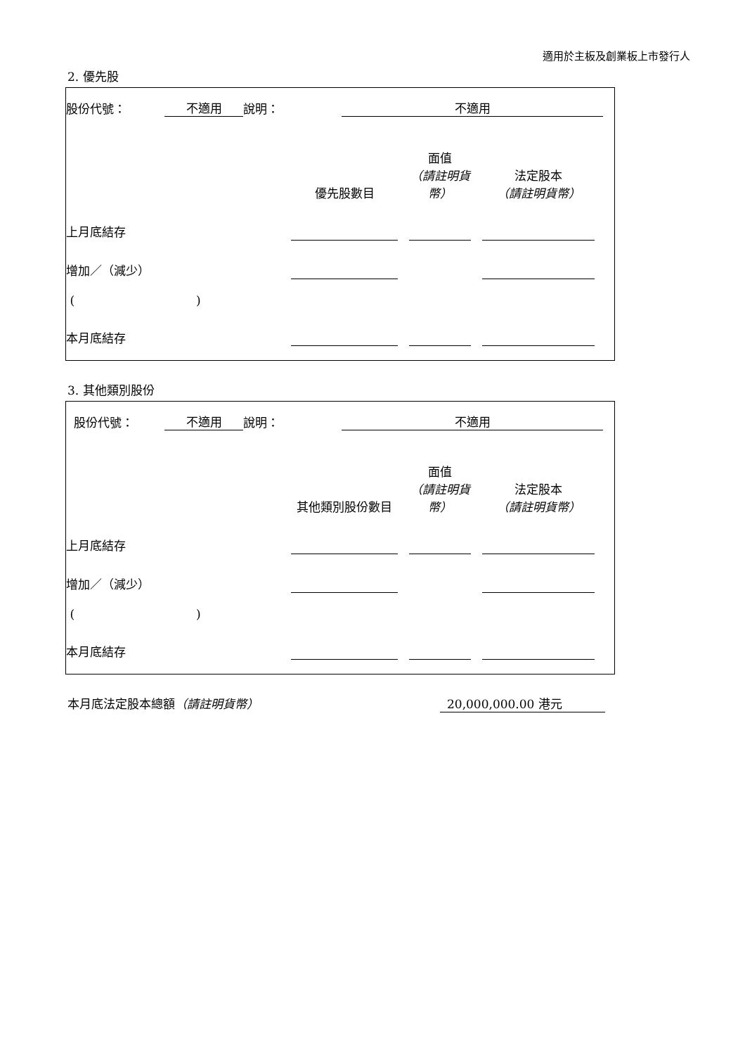適用於主板及創業板上市發行人
2. 優先股
| 股份代號： | 不適用 | 說明： | 不適用 | |
| | 優先股數目 | | 面值 （請註明貨幣） | | 法定股本 （請註明貨幣） | |
| 上月底結存 | | | | | | |
| 增加／（減少） | | | | | | |
| ( ) | | | | | | |
| 本月底結存 | | | | | | |
3. 其他類別股份
| 股份代號： | 不適用 | 說明： | 不適用 | |
| | 其他類別股份數目 | | 面值 （請註明貨幣） | | 法定股本 （請註明貨幣） | |
| 上月底結存 | | | | | | |
| 增加／（減少） | | | | | | |
| ( ) | | | | | | |
| 本月底結存 | | | | | | |
本月底法定股本總額（請註明貨幣） 20,000,000.00 港元